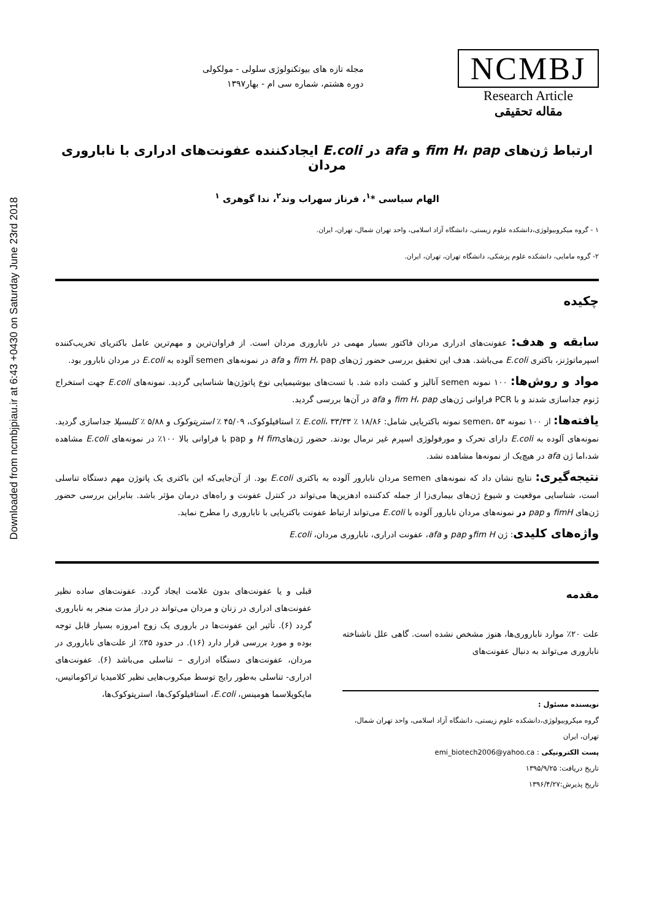Downloaded from ncmbjpiau.ir at 6:43 +0430 on Saturday June 23rd 2018
NCMBJ
Research Article
مقاله تحقیقی
مجله تازه های بیوتکنولوژی سلولی - مولکولی
دوره هشتم، شماره سی ام - بهار۱۳۹۷
ارتباط ژن‌های fim H، pap و afa در E.coli ایجادکننده عفونت‌های ادراری با ناباروری مردان
الهام سیاسی *<sup>۱</sup>، فرناز سهراب وند<sup>۲</sup>، ندا گوهری <sup>۱</sup>
۱ - گروه میکروبیولوژی،دانشکده علوم زیستی، دانشگاه آزاد اسلامی، واحد تهران شمال، تهران، ایران.
۲- گروه مامایی، دانشکده علوم پزشکی، دانشگاه تهران، تهران، ایران.
چکیده
سابقه و هدف: عفونت‌های ادراری مردان فاکتور بسیار مهمی در ناباروری مردان است. از فراوان‌ترین و مهم‌ترین عامل باکتریای تخریب‌کننده اسپرماتوژنز، باکتری E.coli می‌باشد. هدف این تحقیق بررسی حضور ژن‌های fim H، pap و afa در نمونه‌های semen آلوده به E.coli در مردان نابارور بود.
مواد و روش‌ها: ۱۰۰ نمونه semen آنالیز و کشت داده شد. با تست‌های بیوشیمیایی نوع پاتوژن‌ها شناسایی گردید. نمونه‌های E.coli جهت استخراج ژنوم جداسازی شدند و با PCR فراوانی ژن‌های fim H، pap و afa در آن‌ها بررسی گردید.
یافته‌ها: از ۱۰۰ نمونه semen، ۵۳ نمونه باکتریایی شامل: ۱۸/۸۶ ٪ E.coli، ۳۳/۳۳ ٪ استافیلوکوک، ۴۵/۰۹ ٪ استرپتوکوک و ۵/۸۸ ٪ کلبسیلا جداسازی گردید. نمونه‌های آلوده به E.coli دارای تحرک و مورفولوژی اسپرم غیر نرمال بودند. حضور ژن‌هایH fim و pap با فراوانی بالا ۱۰۰٪ در نمونه‌های E.coli مشاهده شد،اما ژن afa در هیچ‌یک از نمونه‌ها مشاهده نشد.
نتیجه‌گیری: نتایج نشان داد که نمونه‌های semen مردان نابارور آلوده به باکتری E.coli بود. از آن‌جایی‌که این باکتری یک پاتوژن مهم دستگاه تناسلی است، شناسایی موقعیت و شیوع ژن‌های بیماری‌زا از جمله کدکننده ادهزین‌ها می‌تواند در کنترل عفونت و راه‌های درمان مؤثر باشد. بنابراین بررسی حضور ژن‌های fimH و pap در نمونه‌های مردان نابارور آلوده با E.coli می‌تواند ارتباط عفونت باکتریایی با ناباروری را مطرح نماید.
واژه‌های کلیدی: ژن fim Hو pap و afa، عفونت ادراری، ناباروری مردان، E.coli
مقدمه
علت ۲۰٪ موارد ناباروری‌ها، هنوز مشخص نشده است. گاهی علل ناشناخته ناباروری می‌تواند به دنبال عفونت‌های
نویسنده مسئول :
گروه میکروبیولوژی،دانشکده علوم زیستی، دانشگاه آزاد اسلامی، واحد تهران شمال، تهران، ایران
پست الکترونیکی : emi_biotech2006@yahoo.ca
تاریخ دریافت: ۱۳۹۵/۹/۲۵
تاریخ پذیرش:۱۳۹۶/۴/۲۷
قبلی و یا عفونت‌های بدون علامت ایجاد گردد. عفونت‌های ساده نظیر عفونت‌های ادراری در زنان و مردان می‌تواند در دراز مدت منجر به ناباروری گردد (۶). تأثیر این عفونت‌ها در باروری یک زوج امروزه بسیار قابل توجه بوده و مورد بررسی قرار دارد (۱۶). در حدود ۳۵٪ از علت‌های ناباروری در مردان، عفونت‌های دستگاه ادراری – تناسلی می‌باشد (۶). عفونت‌های ادراری- تناسلی به‌طور رایج توسط میکروب‌هایی نظیر کلامیدیا تراکوماتیس، مایکوپلاسما هومینس، E.coli، استافیلوکوک‌ها، استرپتوکوک‌ها،